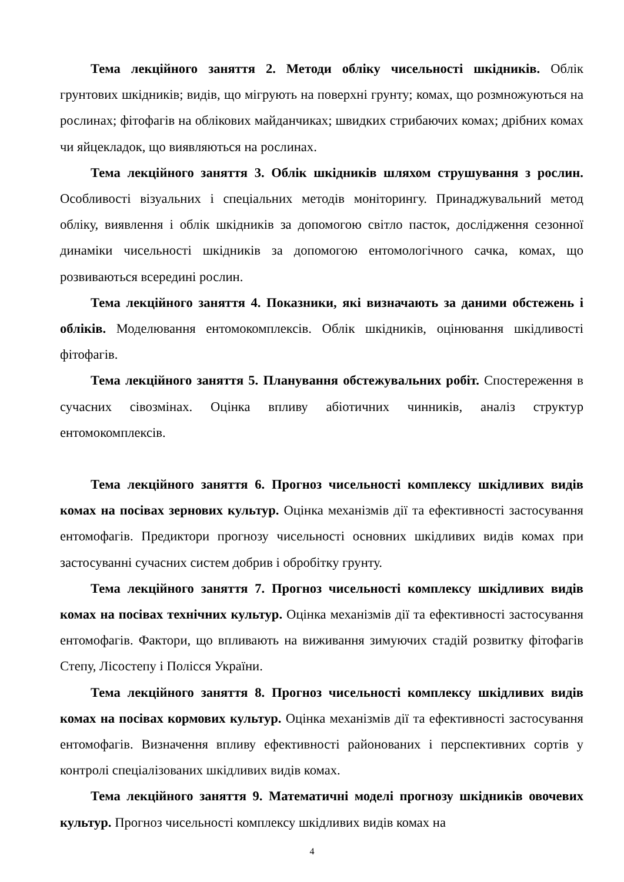Тема лекційного заняття 2. Методи обліку чисельності шкідників. Облік грунтових шкідників; видів, що мігрують на поверхні грунту; комах, що розмножуються на рослинах; фітофагів на облікових майданчиках; швидких стрибаючих комах; дрібних комах чи яйцекладок, що виявляються на рослинах.
Тема лекційного заняття 3. Облік шкідників шляхом струшування з рослин. Особливості візуальних і спеціальних методів моніторингу. Принаджувальний метод обліку, виявлення і облік шкідників за допомогою світло пасток, дослідження сезонної динаміки чисельності шкідників за допомогою ентомологічного сачка, комах, що розвиваються всередині рослин.
Тема лекційного заняття 4. Показники, які визначають за даними обстежень і обліків. Моделювання ентомокомплексів. Облік шкідників, оцінювання шкідливості фітофагів.
Тема лекційного заняття 5. Планування обстежувальних робіт. Спостереження в сучасних сівозмінах. Оцінка впливу абіотичних чинників, аналіз структур ентомокомплексів.
Тема лекційного заняття 6. Прогноз чисельності комплексу шкідливих видів комах на посівах зернових культур. Оцінка механізмів дії та ефективності застосування ентомофагів. Предиктори прогнозу чисельності основних шкідливих видів комах при застосуванні сучасних систем добрив і обробітку грунту.
Тема лекційного заняття 7. Прогноз чисельності комплексу шкідливих видів комах на посівах технічних культур. Оцінка механізмів дії та ефективності застосування ентомофагів. Фактори, що впливають на виживання зимуючих стадій розвитку фітофагів Степу, Лісостепу і Полісся України.
Тема лекційного заняття 8. Прогноз чисельності комплексу шкідливих видів комах на посівах кормових культур. Оцінка механізмів дії та ефективності застосування ентомофагів. Визначення впливу ефективності районованих і перспективних сортів у контролі спеціалізованих шкідливих видів комах.
Тема лекційного заняття 9. Математичні моделі прогнозу шкідників овочевих культур. Прогноз чисельності комплексу шкідливих видів комах на
4